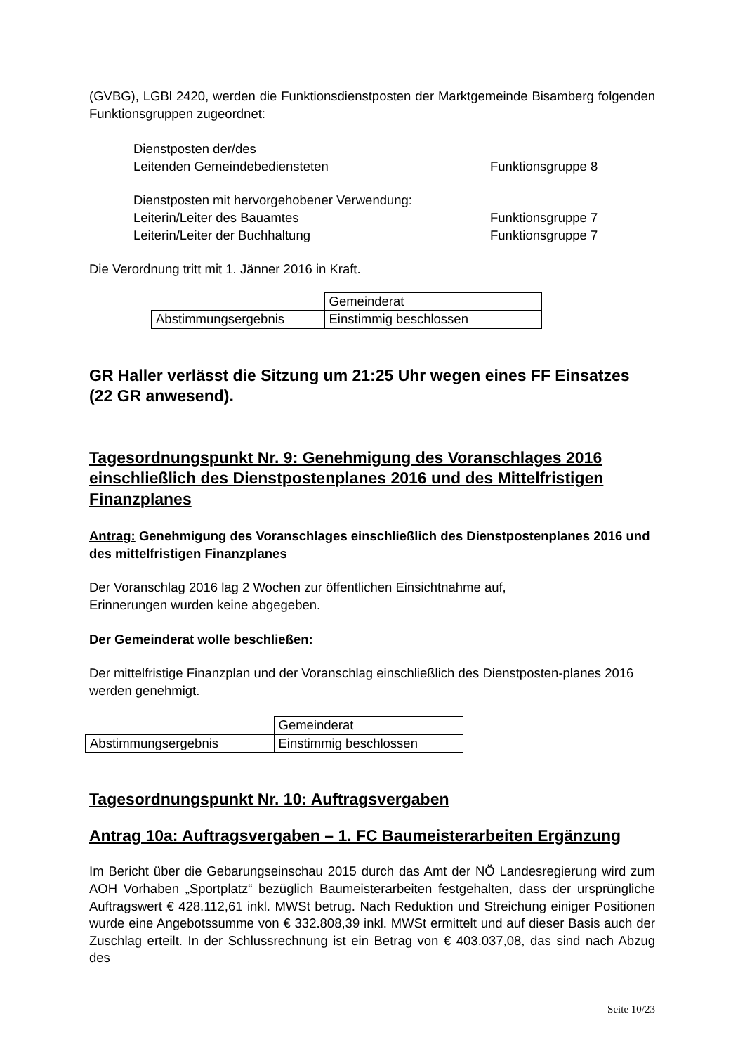(GVBG), LGBl 2420, werden die Funktionsdienstposten der Marktgemeinde Bisamberg folgenden Funktionsgruppen zugeordnet:
Dienstposten der/des
Leitenden Gemeindebediensteten Funktionsgruppe 8
Dienstposten mit hervorgehobener Verwendung:
Leiterin/Leiter des Bauamtes Funktionsgruppe 7
Leiterin/Leiter der Buchhaltung Funktionsgruppe 7
Die Verordnung tritt mit 1. Jänner 2016 in Kraft.
| | Gemeinderat |
| Abstimmungsergebnis | Einstimmig beschlossen |
GR Haller verlässt die Sitzung um 21:25 Uhr wegen eines FF Einsatzes (22 GR anwesend).
Tagesordnungspunkt Nr. 9: Genehmigung des Voranschlages 2016 einschließlich des Dienstpostenplanes 2016 und des Mittelfristigen Finanzplanes
Antrag: Genehmigung des Voranschlages einschließlich des Dienstpostenplanes 2016 und des mittelfristigen Finanzplanes
Der Voranschlag 2016 lag 2 Wochen zur öffentlichen Einsichtnahme auf,
Erinnerungen wurden keine abgegeben.
Der Gemeinderat wolle beschließen:
Der mittelfristige Finanzplan und der Voranschlag einschließlich des Dienstposten-planes 2016 werden genehmigt.
| | Gemeinderat |
| Abstimmungsergebnis | Einstimmig beschlossen |
Tagesordnungspunkt Nr. 10: Auftragsvergaben
Antrag 10a: Auftragsvergaben – 1. FC Baumeisterarbeiten Ergänzung
Im Bericht über die Gebarungseinschau 2015 durch das Amt der NÖ Landesregierung wird zum AOH Vorhaben „Sportplatz“ bezüglich Baumeisterarbeiten festgehalten, dass der ursprüngliche Auftragswert € 428.112,61 inkl. MWSt betrug. Nach Reduktion und Streichung einiger Positionen wurde eine Angebotssumme von € 332.808,39 inkl. MWSt ermittelt und auf dieser Basis auch der Zuschlag erteilt. In der Schlussrechnung ist ein Betrag von € 403.037,08, das sind nach Abzug des
Seite 10/23